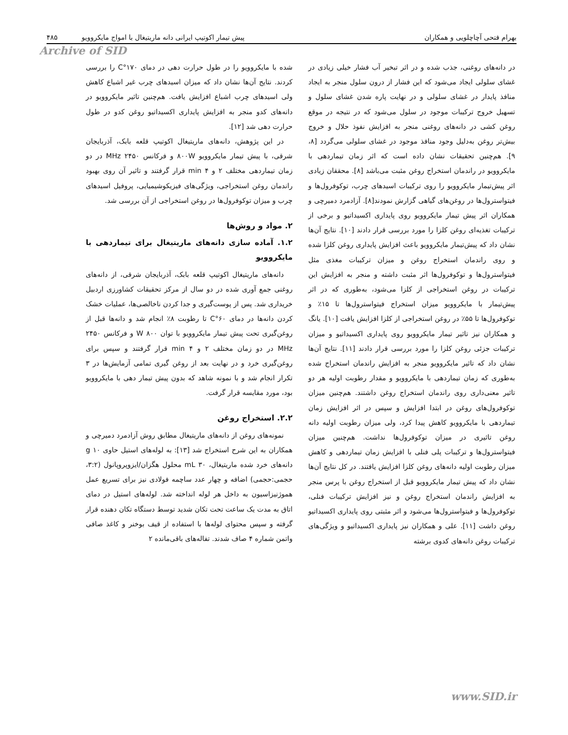بهرام فتحی آچاچلویی و همکاران پیش تیمار اکوتیپ ایرانی دانه ماریتیغال با امواج مایکروویو ۴۸۵
Archive of SID
در دانه‌های روغنی، جذب شده و در اثر تبخیر آب فشار خیلی زیادی در غشای سلولی ایجاد می‌شود که این فشار از درون سلول منجر به ایجاد منافذ پایدار در غشای سلولی و در نهایت پاره شدن غشای سلول و تسهیل خروج ترکیبات موجود در سلول می‌شود که در نتیجه در موقع روغن کشی در دانه‌های روغنی منجر به افزایش نفوذ حلال و خروج بیش‌تر روغن به‌دلیل وجود منافذ موجود در غشای سلولی می‌گردد [۸، ۹]. هم‌چنین تحقیقات نشان داده است که اثر زمان تیماردهی با مایکروویو در راندمان استخراج روغن مثبت می‌باشد [۸]. محققان زیادی اثر پیش‌تیمار مایکروویو را روی ترکیبات اسیدهای چرب، توکوفرول‌ها و فیتواسترول‌ها در روغن‌های گیاهی گزارش نمودند[۸]. آزادمرد دمیرچی و همکاران اثر پیش تیمار مایکروویو روی پایداری اکسیداتیو و برخی از ترکیبات تغذیه‌ای روغن کلزا را مورد بررسی قرار دادند [۱۰]. نتایج آن‌ها نشان داد که پیش‌تیمار مایکروویو باعث افزایش پایداری روغن کلزا شده و روی راندمان استخراج روغن و میزان ترکیبات مغذی مثل فیتواسترول‌ها و توکوفرول‌ها اثر مثبت داشته و منجر به افزایش این ترکیبات در روغن استخراجی از کلزا می‌شود، به‌طوری که در اثر پیش‌تیمار با مایکروویو میزان استخراج فیتواسترول‌ها تا ۱۵٪ و توکوفرول‌ها تا ۵۵٪ در روغن استخراجی از کلزا افزایش یافت [۱۰]. یانگ و همکاران نیز تاثیر تیمار مایکروویو روی پایداری اکسیداتیو و میزان ترکیبات جزئی روغن کلزا را مورد بررسی قرار دادند [۱۱]. نتایج آن‌ها نشان داد که تاثیر مایکروویو منجر به افزایش راندمان استخراج شده به‌طوری که زمان تیماردهی با مایکروویو و مقدار رطوبت اولیه هر دو تاثیر معنی‌داری روی راندمان استخراج روغن داشتند. هم‌چنین میزان توکوفرول‌های روغن در ابتدا افزایش و سپس در اثر افزایش زمان تیماردهی با مایکروویو کاهش پیدا کرد، ولی میزان رطوبت اولیه دانه روغن تاثیری در میزان توکوفرول‌ها نداشت. هم‌چنین میزان فیتواسترول‌ها و ترکیبات پلی فنلی با افزایش زمان تیماردهی و کاهش میزان رطوبت اولیه دانه‌های روغن کلزا افزایش یافتند. در کل نتایج آن‌ها نشان داد که پیش تیمار مایکروویو قبل از استخراج روغن با پرس منجر به افزایش راندمان استخراج روغن و نیز افزایش ترکیبات فنلی، توکوفرول‌ها و فیتواسترول‌ها می‌شود و اثر مثبتی روی پایداری اکسیداتیو روغن داشت [۱۱]. علی و همکاران نیز پایداری اکسیداتیو و ویژگی‌های ترکیبات روغن دانه‌های کدوی برشته
شده با مایکروویو را در طول حرارت دهی در دمای ۱۷۰°C را بررسی کردند. نتایج آن‌ها نشان داد که میزان اسیدهای چرب غیر اشباع کاهش ولی اسیدهای چرب اشباع افزایش یافت. هم‌چنین تاثیر مایکروویو در دانه‌های کدو منجر به افزایش پایداری اکسیداتیو روغن کدو در طول حرارت دهی شد [۱۲].
در این پژوهش، دانه‌های ماریتیغال اکوتیپ قلعه بابک، آذربایجان شرقی، با پیش تیمار مایکروویو ۸۰۰W و فرکانس ۲۴۵۰ MHz در دو زمان تیماردهی مختلف ۲ و ۴ min قرار گرفتند و تاثیر آن روی بهبود راندمان روغن استخراجی، ویژگی‌های فیزیکوشیمیایی، پروفیل اسیدهای چرب و میزان توکوفرول‌ها در روغن استخراجی از آن بررسی شد.
۲. مواد و روش‌ها
۱.۲. آماده سازی دانه‌های ماریتیغال برای تیماردهی با مایکروویو
دانه‌های ماریتیغال اکوتیپ قلعه بابک، آذربایجان شرقی، از دانه‌های روغنی جمع آوری شده در دو سال از مرکز تحقیقات کشاورزی اردبیل خریداری شد. پس از پوست‌گیری و جدا کردن ناخالصی‌ها، عملیات خشک کردن دانه‌ها در دمای ۶۰°C تا رطوبت ۸٪ انجام شد و دانه‌ها قبل از روغن‌گیری تحت پیش تیمار مایکروویو با توان ۸۰۰ W و فرکانس ۲۴۵۰ MHz در دو زمان مختلف ۲ و ۴ min قرار گرفتند و سپس برای روغن‌گیری خرد و در نهایت بعد از روغن گیری تمامی آزمایش‌ها در ۳ تکرار انجام شد و با نمونه شاهد که بدون پیش تیمار دهی با مایکروویو بود، مورد مقایسه قرار گرفت.
۲.۲. استخراج روغن
نمونه‌های روغن از دانه‌های ماریتیغال مطابق روش آزادمرد دمیرچی و همکاران به این شرح استخراج شد [۱۳]: به لوله‌های استیل حاوی ۱۰ g دانه‌های خرد شده ماریتیغال، ۳۰ mL محلول هگزان/ایزوپروپانول (۳:۲، حجمی:حجمی) اضافه و چهار عدد ساچمه فولادی نیز برای تسریع عمل هموژنیزاسیون به داخل هر لوله انداخته شد. لوله‌های استیل در دمای اتاق به مدت یک ساعت تحت تکان شدید توسط دستگاه تکان دهنده قرار گرفته و سپس محتوای لوله‌ها با استفاده از قیف بوخنر و کاغذ صافی واتمن شماره ۴ صاف شدند. تفاله‌های باقی‌مانده ۲
www.SID.ir